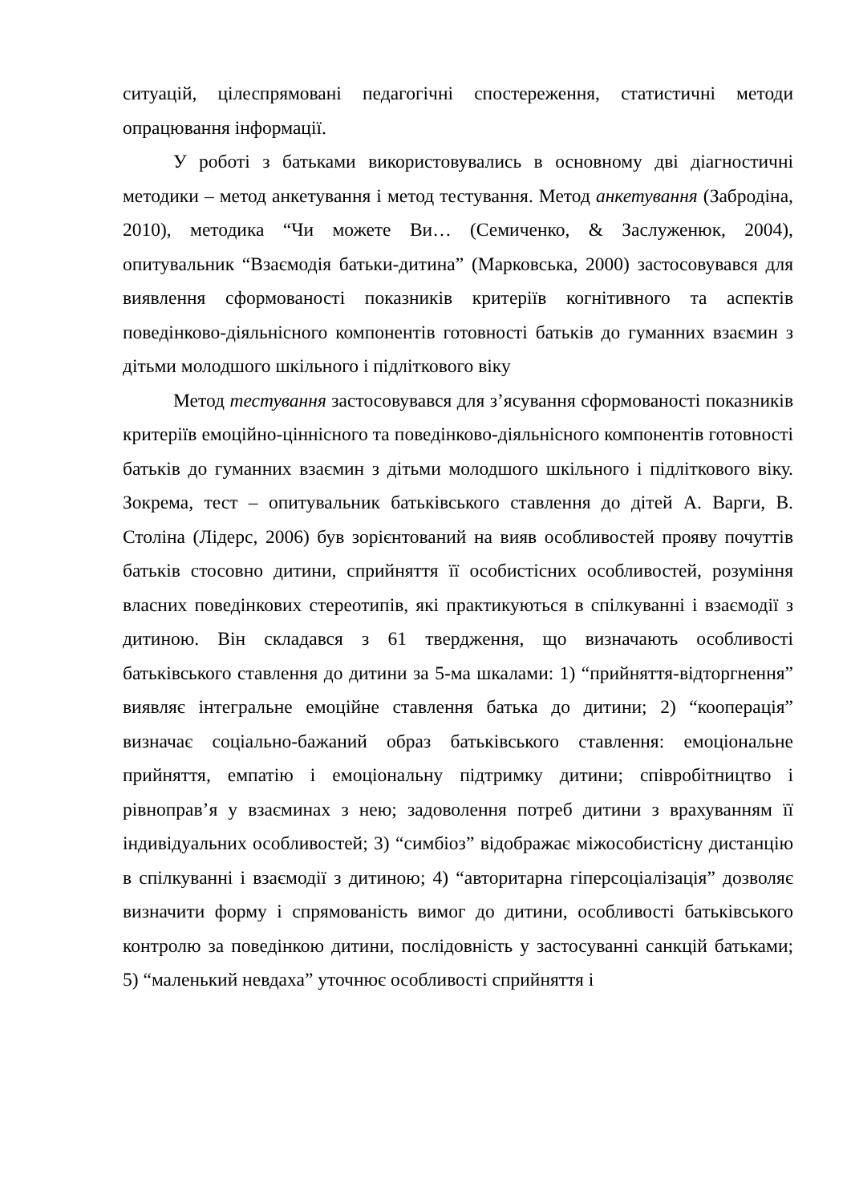ситуацій, цілеспрямовані педагогічні спостереження, статистичні методи опрацювання інформації.
У роботі з батьками використовувались в основному дві діагностичні методики – метод анкетування і метод тестування. Метод анкетування (Забродіна, 2010), методика “Чи можете Ви… (Семиченко, & Заслуженюк, 2004), опитувальник “Взаємодія батьки-дитина” (Марковська, 2000) застосовувався для виявлення сформованості показників критеріїв когнітивного та аспектів поведінково-діяльнісного компонентів готовності батьків до гуманних взаємин з дітьми молодшого шкільного і підліткового віку
Метод тестування застосовувався для з’ясування сформованості показників критеріїв емоційно-ціннісного та поведінково-діяльнісного компонентів готовності батьків до гуманних взаємин з дітьми молодшого шкільного і підліткового віку. Зокрема, тест – опитувальник батьківського ставлення до дітей А. Варги, В. Століна (Лідерс, 2006) був зорієнтований на вияв особливостей прояву почуттів батьків стосовно дитини, сприйняття її особистісних особливостей, розуміння власних поведінкових стереотипів, які практикуються в спілкуванні і взаємодії з дитиною. Він складався з 61 твердження, що визначають особливості батьківського ставлення до дитини за 5-ма шкалами: 1) “прийняття-відторгнення” виявляє інтегральне емоційне ставлення батька до дитини; 2) “кооперація” визначає соціально-бажаний образ батьківського ставлення: емоціональне прийняття, емпатію і емоціональну підтримку дитини; співробітництво і рівноправ’я у взаєминах з нею; задоволення потреб дитини з врахуванням її індивідуальних особливостей; 3) “симбіоз” відображає міжособистісну дистанцію в спілкуванні і взаємодії з дитиною; 4) “авторитарна гіперсоціалізація” дозволяє визначити форму і спрямованість вимог до дитини, особливості батьківського контролю за поведінкою дитини, послідовність у застосуванні санкцій батьками; 5) “маленький невдаха” уточнює особливості сприйняття і